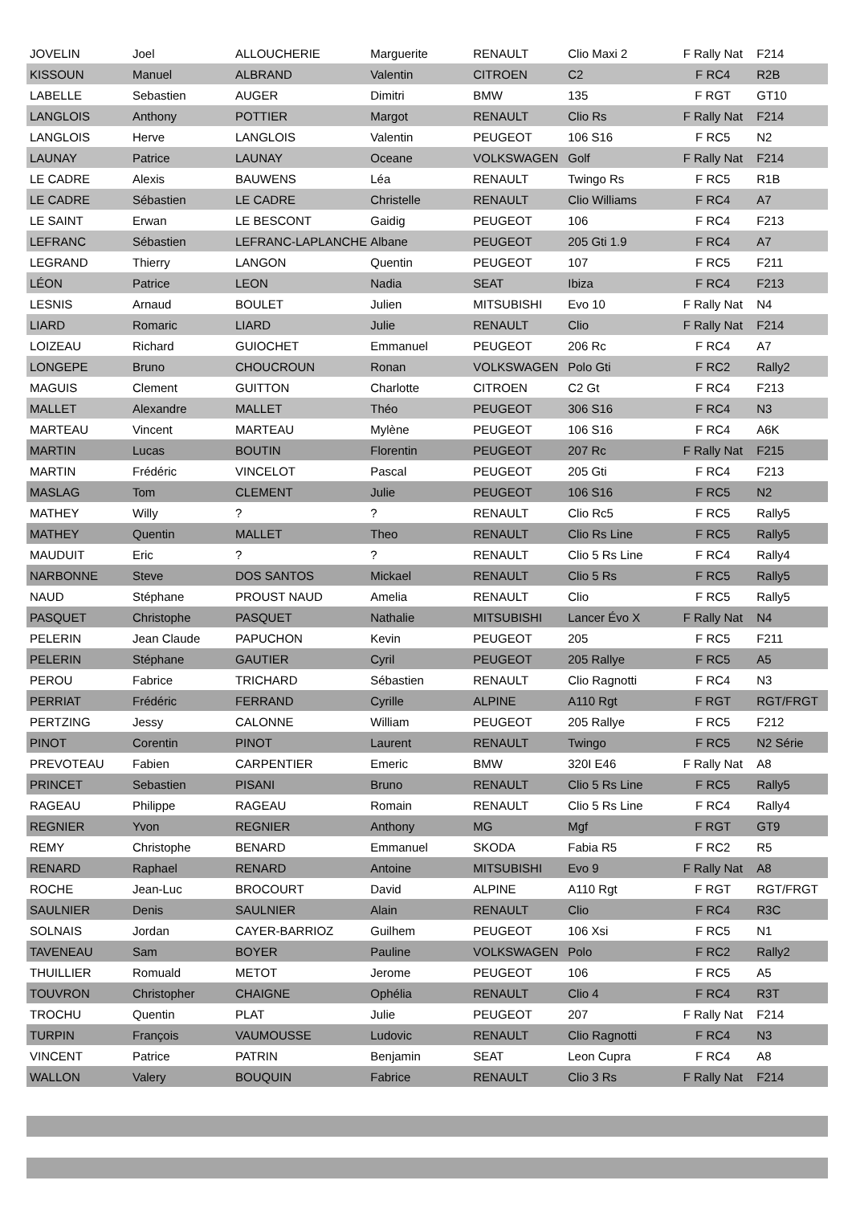| JOVELIN | Joel | ALLOUCHERIE | Marguerite | RENAULT | Clio Maxi 2 | F Rally Nat | F214 |
| KISSOUN | Manuel | ALBRAND | Valentin | CITROEN | C2 | F RC4 | R2B |
| LABELLE | Sebastien | AUGER | Dimitri | BMW | 135 | F RGT | GT10 |
| LANGLOIS | Anthony | POTTIER | Margot | RENAULT | Clio Rs | F Rally Nat | F214 |
| LANGLOIS | Herve | LANGLOIS | Valentin | PEUGEOT | 106 S16 | F RC5 | N2 |
| LAUNAY | Patrice | LAUNAY | Oceane | VOLKSWAGEN | Golf | F Rally Nat | F214 |
| LE CADRE | Alexis | BAUWENS | Léa | RENAULT | Twingo Rs | F RC5 | R1B |
| LE CADRE | Sébastien | LE CADRE | Christelle | RENAULT | Clio Williams | F RC4 | A7 |
| LE SAINT | Erwan | LE BESCONT | Gaidig | PEUGEOT | 106 | F RC4 | F213 |
| LEFRANC | Sébastien | LEFRANC-LAPLANCHE | Albane | PEUGEOT | 205 Gti 1.9 | F RC4 | A7 |
| LEGRAND | Thierry | LANGON | Quentin | PEUGEOT | 107 | F RC5 | F211 |
| LÉON | Patrice | LEON | Nadia | SEAT | Ibiza | F RC4 | F213 |
| LESNIS | Arnaud | BOULET | Julien | MITSUBISHI | Evo 10 | F Rally Nat | N4 |
| LIARD | Romaric | LIARD | Julie | RENAULT | Clio | F Rally Nat | F214 |
| LOIZEAU | Richard | GUIOCHET | Emmanuel | PEUGEOT | 206 Rc | F RC4 | A7 |
| LONGEPE | Bruno | CHOUCROUN | Ronan | VOLKSWAGEN | Polo Gti | F RC2 | Rally2 |
| MAGUIS | Clement | GUITTON | Charlotte | CITROEN | C2 Gt | F RC4 | F213 |
| MALLET | Alexandre | MALLET | Théo | PEUGEOT | 306 S16 | F RC4 | N3 |
| MARTEAU | Vincent | MARTEAU | Mylène | PEUGEOT | 106 S16 | F RC4 | A6K |
| MARTIN | Lucas | BOUTIN | Florentin | PEUGEOT | 207 Rc | F Rally Nat | F215 |
| MARTIN | Frédéric | VINCELOT | Pascal | PEUGEOT | 205 Gti | F RC4 | F213 |
| MASLAG | Tom | CLEMENT | Julie | PEUGEOT | 106 S16 | F RC5 | N2 |
| MATHEY | Willy | ? | ? | RENAULT | Clio Rc5 | F RC5 | Rally5 |
| MATHEY | Quentin | MALLET | Theo | RENAULT | Clio Rs Line | F RC5 | Rally5 |
| MAUDUIT | Eric | ? | ? | RENAULT | Clio 5 Rs Line | F RC4 | Rally4 |
| NARBONNE | Steve | DOS SANTOS | Mickael | RENAULT | Clio 5 Rs | F RC5 | Rally5 |
| NAUD | Stéphane | PROUST NAUD | Amelia | RENAULT | Clio | F RC5 | Rally5 |
| PASQUET | Christophe | PASQUET | Nathalie | MITSUBISHI | Lancer Évo X | F Rally Nat | N4 |
| PELERIN | Jean Claude | PAPUCHON | Kevin | PEUGEOT | 205 | F RC5 | F211 |
| PELERIN | Stéphane | GAUTIER | Cyril | PEUGEOT | 205 Rallye | F RC5 | A5 |
| PEROU | Fabrice | TRICHARD | Sébastien | RENAULT | Clio Ragnotti | F RC4 | N3 |
| PERRIAT | Frédéric | FERRAND | Cyrille | ALPINE | A110 Rgt | F RGT | RGT/FRGT |
| PERTZING | Jessy | CALONNE | William | PEUGEOT | 205 Rallye | F RC5 | F212 |
| PINOT | Corentin | PINOT | Laurent | RENAULT | Twingo | F RC5 | N2 Série |
| PREVOTEAU | Fabien | CARPENTIER | Emeric | BMW | 320I E46 | F Rally Nat | A8 |
| PRINCET | Sebastien | PISANI | Bruno | RENAULT | Clio 5 Rs Line | F RC5 | Rally5 |
| RAGEAU | Philippe | RAGEAU | Romain | RENAULT | Clio 5 Rs Line | F RC4 | Rally4 |
| REGNIER | Yvon | REGNIER | Anthony | MG | Mgf | F RGT | GT9 |
| REMY | Christophe | BENARD | Emmanuel | SKODA | Fabia R5 | F RC2 | R5 |
| RENARD | Raphael | RENARD | Antoine | MITSUBISHI | Evo 9 | F Rally Nat | A8 |
| ROCHE | Jean-Luc | BROCOURT | David | ALPINE | A110 Rgt | F RGT | RGT/FRGT |
| SAULNIER | Denis | SAULNIER | Alain | RENAULT | Clio | F RC4 | R3C |
| SOLNAIS | Jordan | CAYER-BARRIOZ | Guilhem | PEUGEOT | 106 Xsi | F RC5 | N1 |
| TAVENEAU | Sam | BOYER | Pauline | VOLKSWAGEN | Polo | F RC2 | Rally2 |
| THUILLIER | Romuald | METOT | Jerome | PEUGEOT | 106 | F RC5 | A5 |
| TOUVRON | Christopher | CHAIGNE | Ophélia | RENAULT | Clio 4 | F RC4 | R3T |
| TROCHU | Quentin | PLAT | Julie | PEUGEOT | 207 | F Rally Nat | F214 |
| TURPIN | François | VAUMOUSSE | Ludovic | RENAULT | Clio Ragnotti | F RC4 | N3 |
| VINCENT | Patrice | PATRIN | Benjamin | SEAT | Leon Cupra | F RC4 | A8 |
| WALLON | Valery | BOUQUIN | Fabrice | RENAULT | Clio 3 Rs | F Rally Nat | F214 |